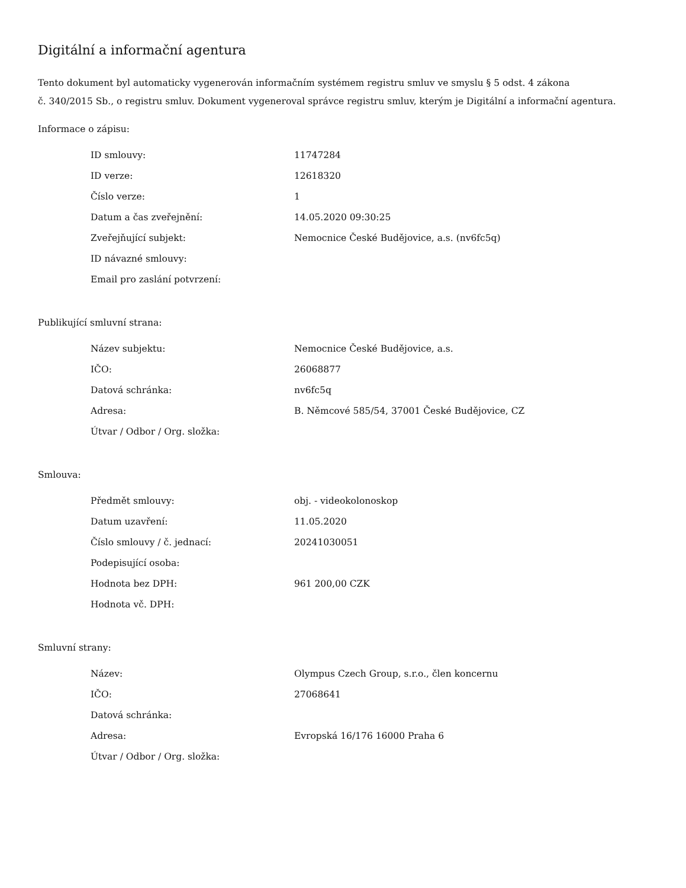Digitální a informační agentura
Tento dokument byl automaticky vygenerován informačním systémem registru smluv ve smyslu § 5 odst. 4 zákona
č. 340/2015 Sb., o registru smluv. Dokument vygeneroval správce registru smluv, kterým je Digitální a informační agentura.
Informace o zápisu:
| ID smlouvy: | 11747284 |
| ID verze: | 12618320 |
| Číslo verze: | 1 |
| Datum a čas zveřejnění: | 14.05.2020 09:30:25 |
| Zveřejňující subjekt: | Nemocnice České Budějovice, a.s. (nv6fc5q) |
| ID návazné smlouvy: | |
| Email pro zaslání potvrzení: | |
Publikující smluvní strana:
| Název subjektu: | Nemocnice České Budějovice, a.s. |
| IČO: | 26068877 |
| Datová schránka: | nv6fc5q |
| Adresa: | B. Němcové 585/54, 37001 České Budějovice, CZ |
| Útvar / Odbor / Org. složka: | |
Smlouva:
| Předmět smlouvy: | obj. - videokolonoskop |
| Datum uzavření: | 11.05.2020 |
| Číslo smlouvy / č. jednací: | 20241030051 |
| Podepisující osoba: | |
| Hodnota bez DPH: | 961 200,00 CZK |
| Hodnota vč. DPH: | |
Smluvní strany:
| Název: | Olympus Czech Group, s.r.o., člen koncernu |
| IČO: | 27068641 |
| Datová schránka: | |
| Adresa: | Evropská 16/176 16000 Praha 6 |
| Útvar / Odbor / Org. složka: | |